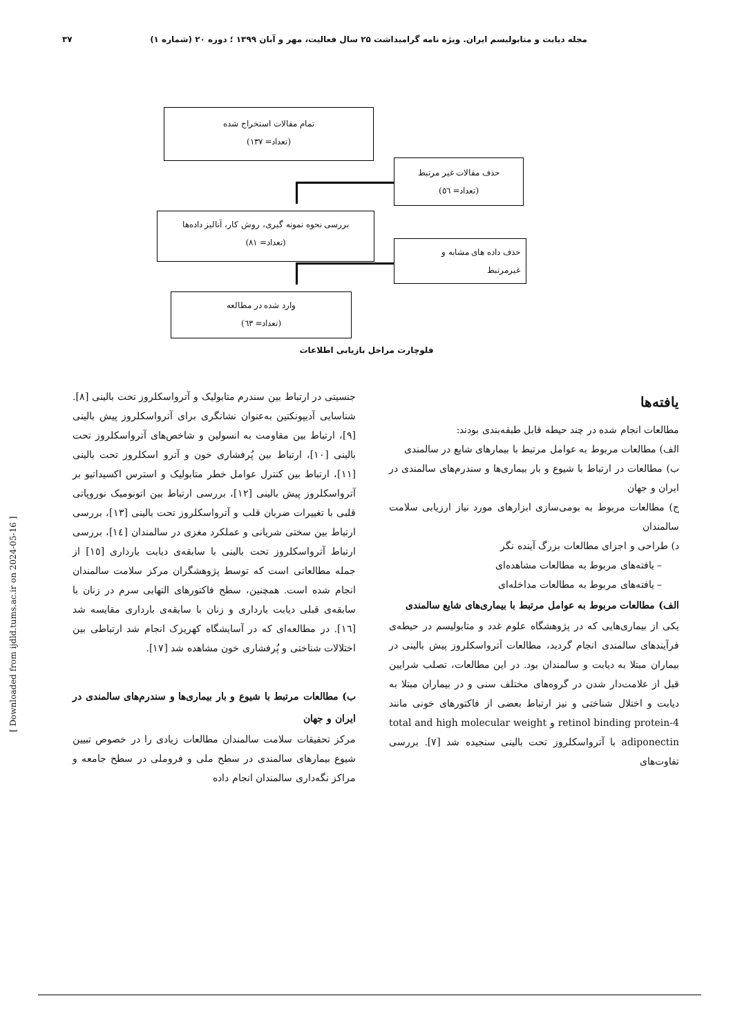مجله دیابت و متابولیسم ایران. ویژه نامه گرامیداشت ۲۵ سال فعالیت، مهر و آبان ۱۳۹۹ ؛ دوره ۲۰ (شماره ۱) ۳۷
تمام مقالات استخراج شده
(تعداد= ۱۳۷)
حذف مقالات غیر مرتبط
(تعداد= ٥٦)
بررسی نحوه نمونه گیری، روش کار، آنالیز داده‌ها
(تعداد= ۸۱)
حذف داده های مشابه و
غیرمرتبط
وارد شده در مطالعه
(تعداد= ٦۳)
فلوچارت مراحل بازیابی اطلاعات
یافته‌ها
مطالعات انجام شده در چند حیطه قابل طبقه‌بندی بودند:
الف) مطالعات مربوط به عوامل مرتبط با بیمارهای شایع در سالمندی
ب) مطالعات در ارتباط با شیوع و بار بیماری‌ها و سندرم‌های سالمندی در ایران و جهان
ج) مطالعات مربوط به بومی‌سازی ابزارهای مورد نیاز ارزیابی سلامت سالمندان
د) طراحی و اجزای مطالعات بزرگ آینده نگر
– یافته‌های مربوط به مطالعات مشاهده‌ای
– یافته‌های مربوط به مطالعات مداخله‌ای
الف) مطالعات مربوط به عوامل مرتبط با بیماری‌های شایع سالمندی
یکی از بیماری‌هایی که در پژوهشگاه علوم غدد و متابولیسم در حیطه‌ی فرآیندهای سالمندی انجام گردید، مطالعات آترواسکلروز پیش بالینی در بیماران مبتلا به دیابت و سالمندان بود. در این مطالعات، تصلب شرایین قبل از علامت‌دار شدن در گروه‌های مختلف سنی و در بیماران مبتلا به دیابت و اختلال شناختی و نیز ارتباط بعضی از فاکتورهای خونی مانند retinol binding protein-4 و total and high molecular weight adiponectin با آترواسکلروز تحت بالینی سنجیده شد [۷]. بررسی تفاوت‌های
جنسیتی در ارتباط بین سندرم متابولیک و آترواسکلروز تحت بالینی [۸]. شناسایی آدیپونکتین به‌عنوان نشانگری برای آترواسکلروز پیش بالینی [۹]، ارتباط بین مقاومت به انسولین و شاخص‌های آترواسکلروز تحت بالینی [۱۰]، ارتباط بین پُرفشاری خون و آترو اسکلروز تحت بالینی [۱۱]، ارتباط بین کنترل عوامل خطر متابولیک و استرس اکسیداتیو بر آترواسکلروز پیش بالینی [۱۲]، بررسی ارتباط بین اتونومیک نوروپاتی قلبی با تغییرات ضربان قلب و آترواسکلروز تحت بالینی [۱۳]، بررسی ارتباط بین سختی شریانی و عملکرد مغزی در سالمندان [۱٤]، بررسی ارتباط آترواسکلروز تحت بالینی با سابقه‌ی دیابت بارداری [۱٥] از جمله مطالعاتی است که توسط پژوهشگران مرکز سلامت سالمندان انجام شده است. همچنین، سطح فاکتورهای التهابی سرم در زنان با سابقه‌ی قبلی دیابت بارداری و زنان با سابقه‌ی بارداری مقایسه شد [۱٦]. در مطالعه‌ای که در آسایشگاه کهریزک انجام شد ارتباطی بین اختلالات شناختی و پُرفشاری خون مشاهده شد [۱۷].
ب) مطالعات مرتبط با شیوع و بار بیماری‌ها و سندرم‌های سالمندی در ایران و جهان
مرکز تحقیقات سلامت سالمندان مطالعات زیادی را در خصوص تبیین شیوع بیمارهای سالمندی در سطح ملی و فروملی در سطح جامعه و مراکز نگه‌داری سالمندان انجام داده
[ Downloaded from ijdld.tums.ac.ir on 2024-05-16 ]